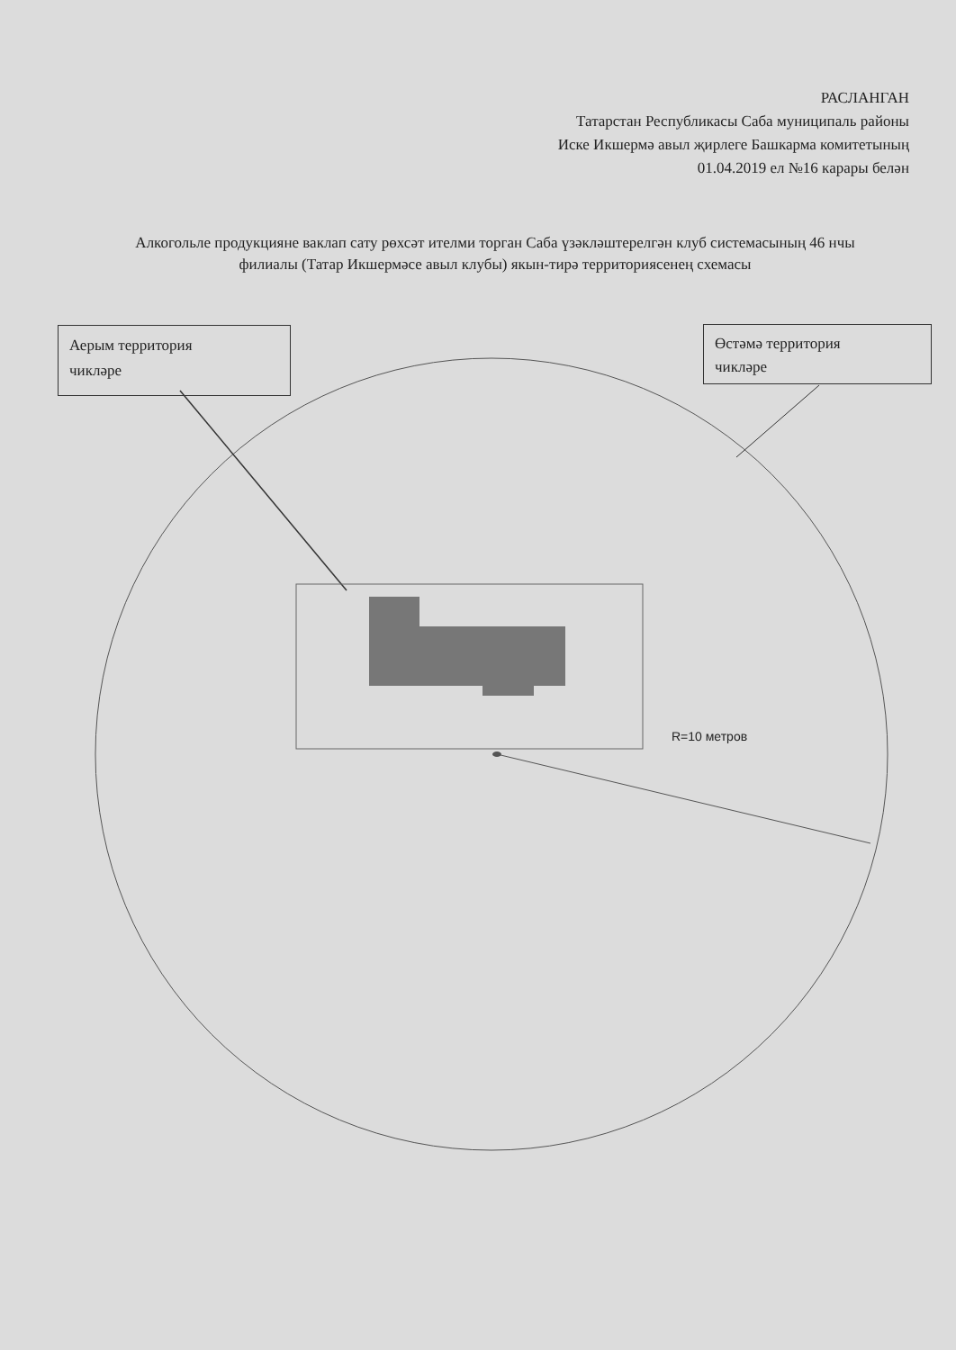РАСЛАНГАН
Татарстан Республикасы Саба муниципаль районы
Иске Икшермә авыл җирлеге Башкарма комитетының
01.04.2019 ел №16 карары белән
Алкогольле продукцияне ваклап сату рөхсәт ителми торган Саба үзәкләштерелгән клуб системасының 46 нчы филиалы (Татар Икшермәсе авыл клубы) якын-тирә территориясенең схемасы
Аерым территория
чикләре
Өстәмә территория
чикләре
R=10 метров